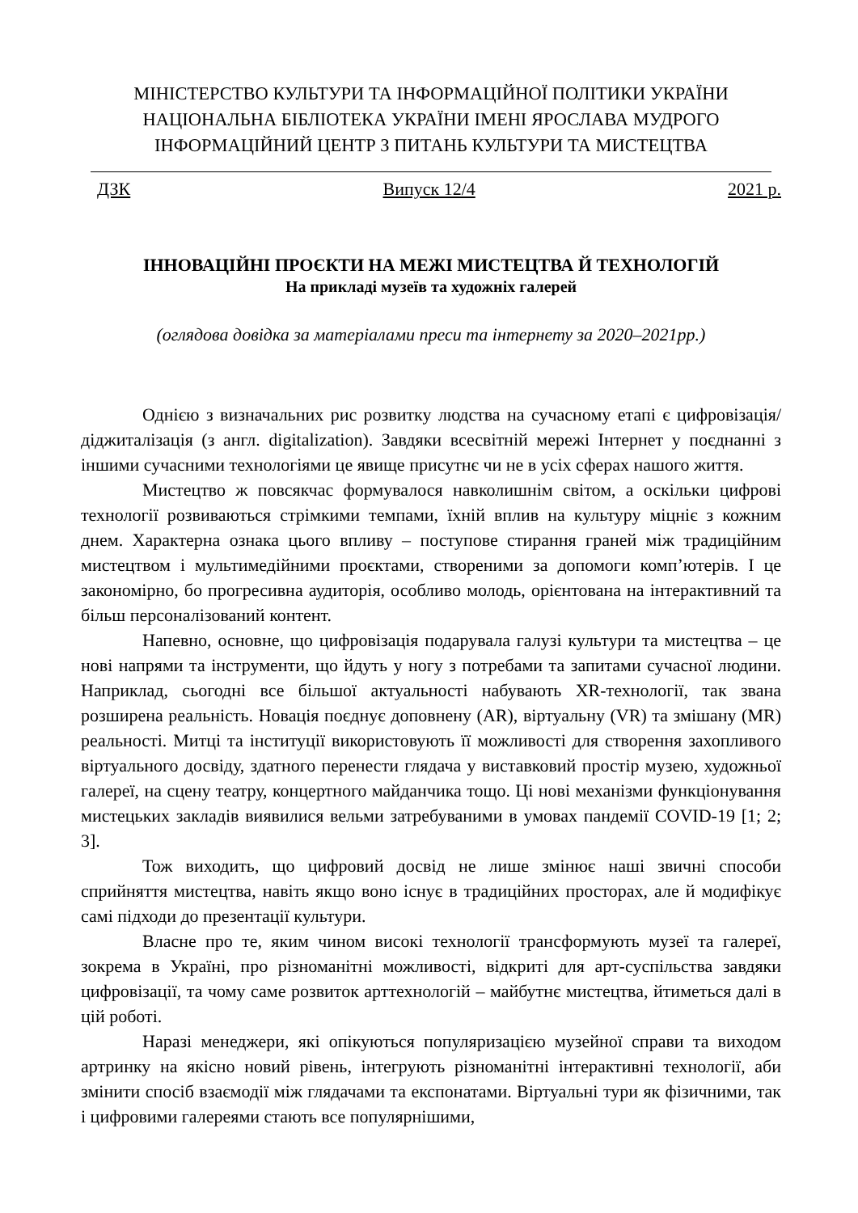МІНІСТЕРСТВО КУЛЬТУРИ ТА ІНФОРМАЦІЙНОЇ ПОЛІТИКИ УКРАЇНИ
НАЦІОНАЛЬНА БІБЛІОТЕКА УКРАЇНИ ІМЕНІ ЯРОСЛАВА МУДРОГО
ІНФОРМАЦІЙНИЙ ЦЕНТР З ПИТАНЬ КУЛЬТУРИ ТА МИСТЕЦТВА
ДЗК Випуск 12/4 2021 р.
ІННОВАЦІЙНІ ПРОЄКТИ НА МЕЖІ МИСТЕЦТВА Й ТЕХНОЛОГІЙ
На прикладі музеїв та художніх галерей
(оглядова довідка за матеріалами преси та інтернету за 2020–2021рр.)
Однією з визначальних рис розвитку людства на сучасному етапі є цифровізація/діджиталізація (з англ. digitalization). Завдяки всесвітній мережі Інтернет у поєднанні з іншими сучасними технологіями це явище присутнє чи не в усіх сферах нашого життя.
Мистецтво ж повсякчас формувалося навколишнім світом, а оскільки цифрові технології розвиваються стрімкими темпами, їхній вплив на культуру міцніє з кожним днем. Характерна ознака цього впливу – поступове стирання граней між традиційним мистецтвом і мультимедійними проєктами, створеними за допомоги комп’ютерів. І це закономірно, бо прогресивна аудиторія, особливо молодь, орієнтована на інтерактивний та більш персоналізований контент.
Напевно, основне, що цифровізація подарувала галузі культури та мистецтва – це нові напрями та інструменти, що йдуть у ногу з потребами та запитами сучасної людини. Наприклад, сьогодні все більшої актуальності набувають XR-технології, так звана розширена реальність. Новація поєднує доповнену (AR), віртуальну (VR) та змішану (MR) реальності. Митці та інституції використовують її можливості для створення захопливого віртуального досвіду, здатного перенести глядача у виставковий простір музею, художньої галереї, на сцену театру, концертного майданчика тощо. Ці нові механізми функціонування мистецьких закладів виявилися вельми затребуваними в умовах пандемії COVID-19 [1; 2; 3].
Тож виходить, що цифровий досвід не лише змінює наші звичні способи сприйняття мистецтва, навіть якщо воно існує в традиційних просторах, але й модифікує самі підходи до презентації культури.
Власне про те, яким чином високі технології трансформують музеї та галереї, зокрема в Україні, про різноманітні можливості, відкриті для арт-суспільства завдяки цифровізації, та чому саме розвиток арттехнологій – майбутнє мистецтва, йтиметься далі в цій роботі.
Наразі менеджери, які опікуються популяризацією музейної справи та виходом артринку на якісно новий рівень, інтегрують різноманітні інтерактивні технології, аби змінити спосіб взаємодії між глядачами та експонатами. Віртуальні тури як фізичними, так і цифровими галереями стають все популярнішими,